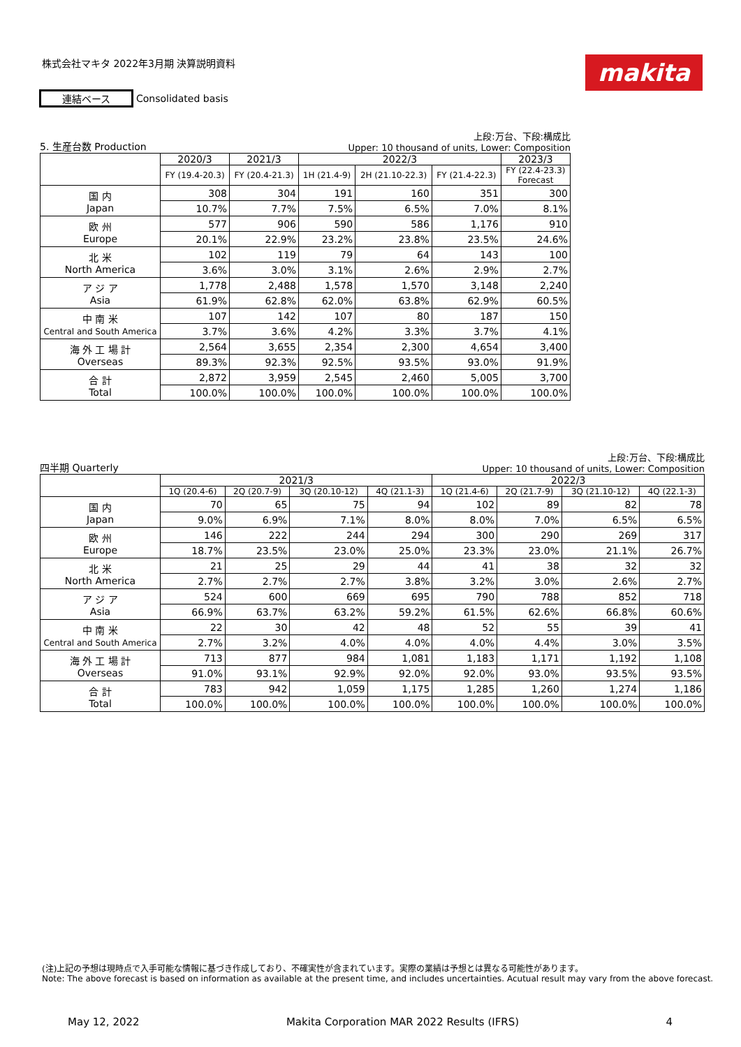株式会社マキタ 2022年3月期 決算説明資料
makita
連結ベース Consolidated basis
5. 生産台数 Production 上段:万台、下段:構成比
Upper: 10 thousand of units, Lower: Composition
| | 2020/3 | 2021/3 | 2022/3 | | | 2023/3 |
| --- | --- | --- | --- | --- | --- | --- |
| | FY (19.4-20.3) | FY (20.4-21.3) | 1H (21.4-9) | 2H (21.10-22.3) | FY (21.4-22.3) | FY (22.4-23.3) Forecast |
| 国 内 Japan | 308 | 304 | 191 | 160 | 351 | 300 |
| | 10.7% | 7.7% | 7.5% | 6.5% | 7.0% | 8.1% |
| 欧 州 Europe | 577 | 906 | 590 | 586 | 1,176 | 910 |
| | 20.1% | 22.9% | 23.2% | 23.8% | 23.5% | 24.6% |
| 北 米 North America | 102 | 119 | 79 | 64 | 143 | 100 |
| | 3.6% | 3.0% | 3.1% | 2.6% | 2.9% | 2.7% |
| ア ジ ア Asia | 1,778 | 2,488 | 1,578 | 1,570 | 3,148 | 2,240 |
| | 61.9% | 62.8% | 62.0% | 63.8% | 62.9% | 60.5% |
| 中 南 米 Central and South America | 107 | 142 | 107 | 80 | 187 | 150 |
| | 3.7% | 3.6% | 4.2% | 3.3% | 3.7% | 4.1% |
| 海 外 工 場 計 Overseas | 2,564 | 3,655 | 2,354 | 2,300 | 4,654 | 3,400 |
| | 89.3% | 92.3% | 92.5% | 93.5% | 93.0% | 91.9% |
| 合 計 Total | 2,872 | 3,959 | 2,545 | 2,460 | 5,005 | 3,700 |
| | 100.0% | 100.0% | 100.0% | 100.0% | 100.0% | 100.0% |
四半期 Quarterly 上段:万台、下段:構成比
Upper: 10 thousand of units, Lower: Composition
| | 2021/3 | | | | 2022/3 | | | |
| --- | --- | --- | --- | --- | --- | --- | --- | --- |
| | 1Q (20.4-6) | 2Q (20.7-9) | 3Q (20.10-12) | 4Q (21.1-3) | 1Q (21.4-6) | 2Q (21.7-9) | 3Q (21.10-12) | 4Q (22.1-3) |
| 国 内 Japan | 70 | 65 | 75 | 94 | 102 | 89 | 82 | 78 |
| | 9.0% | 6.9% | 7.1% | 8.0% | 8.0% | 7.0% | 6.5% | 6.5% |
| 欧 州 Europe | 146 | 222 | 244 | 294 | 300 | 290 | 269 | 317 |
| | 18.7% | 23.5% | 23.0% | 25.0% | 23.3% | 23.0% | 21.1% | 26.7% |
| 北 米 North America | 21 | 25 | 29 | 44 | 41 | 38 | 32 | 32 |
| | 2.7% | 2.7% | 2.7% | 3.8% | 3.2% | 3.0% | 2.6% | 2.7% |
| ア ジ ア Asia | 524 | 600 | 669 | 695 | 790 | 788 | 852 | 718 |
| | 66.9% | 63.7% | 63.2% | 59.2% | 61.5% | 62.6% | 66.8% | 60.6% |
| 中 南 米 Central and South America | 22 | 30 | 42 | 48 | 52 | 55 | 39 | 41 |
| | 2.7% | 3.2% | 4.0% | 4.0% | 4.0% | 4.4% | 3.0% | 3.5% |
| 海 外 工 場 計 Overseas | 713 | 877 | 984 | 1,081 | 1,183 | 1,171 | 1,192 | 1,108 |
| | 91.0% | 93.1% | 92.9% | 92.0% | 92.0% | 93.0% | 93.5% | 93.5% |
| 合 計 Total | 783 | 942 | 1,059 | 1,175 | 1,285 | 1,260 | 1,274 | 1,186 |
| | 100.0% | 100.0% | 100.0% | 100.0% | 100.0% | 100.0% | 100.0% | 100.0% |
(注)上記の予想は現時点で入手可能な情報に基づき作成しており、不確実性が含まれています。実際の業績は予想とは異なる可能性があります。
Note: The above forecast is based on information as available at the present time, and includes uncertainties. Acutual result may vary from the above forecast.
May 12, 2022 Makita Corporation MAR 2022 Results (IFRS) 4